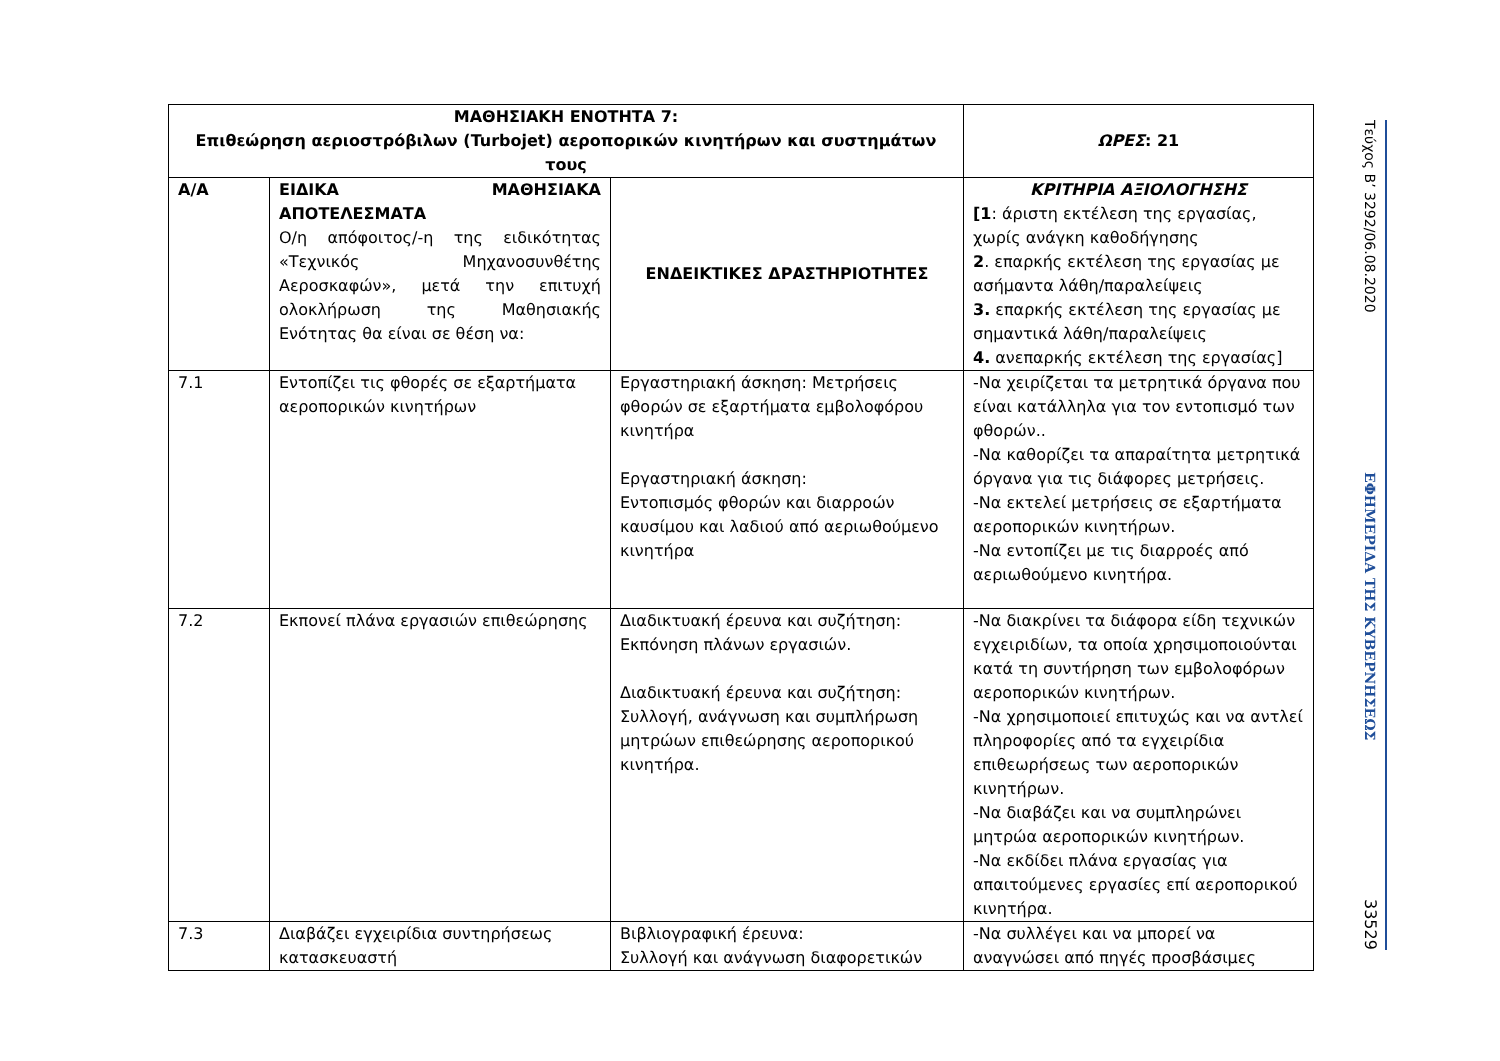| ΜΑΘΗΣΙΑΚΗ ΕΝΟΤΗΤΑ 7: Επιθεώρηση αεριοστρόβιλων (Turbojet) αεροπορικών κινητήρων και συστημάτων τους | | | ΩΡΕΣ : 21 |
| Α/Α | ΕΙΔΙΚΑ ΜΑΘΗΣΙΑΚΑ ΑΠΟΤΕΛΕΣΜΑΤΑ Ο/η απόφοιτος/-η της ειδικότητας «Τεχνικός Μηχανοσυνθέτης Αεροσκαφών», μετά την επιτυχή ολοκλήρωση της Μαθησιακής Ενότητας θα είναι σε θέση να: | ΕΝΔΕΙΚΤΙΚΕΣ ΔΡΑΣΤΗΡΙΟΤΗΤΕΣ | ΚΡΙΤΗΡΙΑ ΑΞΙΟΛΟΓΗΣΗΣ [1 : άριστη εκτέλεση της εργασίας, χωρίς ανάγκη καθοδήγησης 2 . επαρκής εκτέλεση της εργασίας με ασήμαντα λάθη/παραλείψεις 3. επαρκής εκτέλεση της εργασίας με σημαντικά λάθη/παραλείψεις 4. ανεπαρκής εκτέλεση της εργασίας] |
| 7.1 | Εντοπίζει τις φθορές σε εξαρτήματα αεροπορικών κινητήρων | Εργαστηριακή άσκηση: Μετρήσεις φθορών σε εξαρτήματα εμβολοφόρου κινητήρα Εργαστηριακή άσκηση: Εντοπισμός φθορών και διαρροών καυσίμου και λαδιού από αεριωθούμενο κινητήρα | -Να χειρίζεται τα μετρητικά όργανα που είναι κατάλληλα για τον εντοπισμό των φθορών.. -Να καθορίζει τα απαραίτητα μετρητικά όργανα για τις διάφορες μετρήσεις. -Να εκτελεί μετρήσεις σε εξαρτήματα αεροπορικών κινητήρων. -Να εντοπίζει με τις διαρροές από αεριωθούμενο κινητήρα. |
| 7.2 | Εκπονεί πλάνα εργασιών επιθεώρησης | Διαδικτυακή έρευνα και συζήτηση: Εκπόνηση πλάνων εργασιών. Διαδικτυακή έρευνα και συζήτηση: Συλλογή, ανάγνωση και συμπλήρωση μητρώων επιθεώρησης αεροπορικού κινητήρα. | -Να διακρίνει τα διάφορα είδη τεχνικών εγχειριδίων, τα οποία χρησιμοποιούνται κατά τη συντήρηση των εμβολοφόρων αεροπορικών κινητήρων. -Να χρησιμοποιεί επιτυχώς και να αντλεί πληροφορίες από τα εγχειρίδια επιθεωρήσεως των αεροπορικών κινητήρων. -Να διαβάζει και να συμπληρώνει μητρώα αεροπορικών κινητήρων. -Να εκδίδει πλάνα εργασίας για απαιτούμενες εργασίες επί αεροπορικού κινητήρα. |
| 7.3 | Διαβάζει εγχειρίδια συντηρήσεως κατασκευαστή | Βιβλιογραφική έρευνα: Συλλογή και ανάγνωση διαφορετικών | -Να συλλέγει και να μπορεί να αναγνώσει από πηγές προσβάσιμες |
Τεύχος Β’ 3292/06.08.2020
ΕΦΗΜΕΡΙΔΑ ΤΗΣ ΚΥΒΕΡΝΗΣΕΩΣ
33529